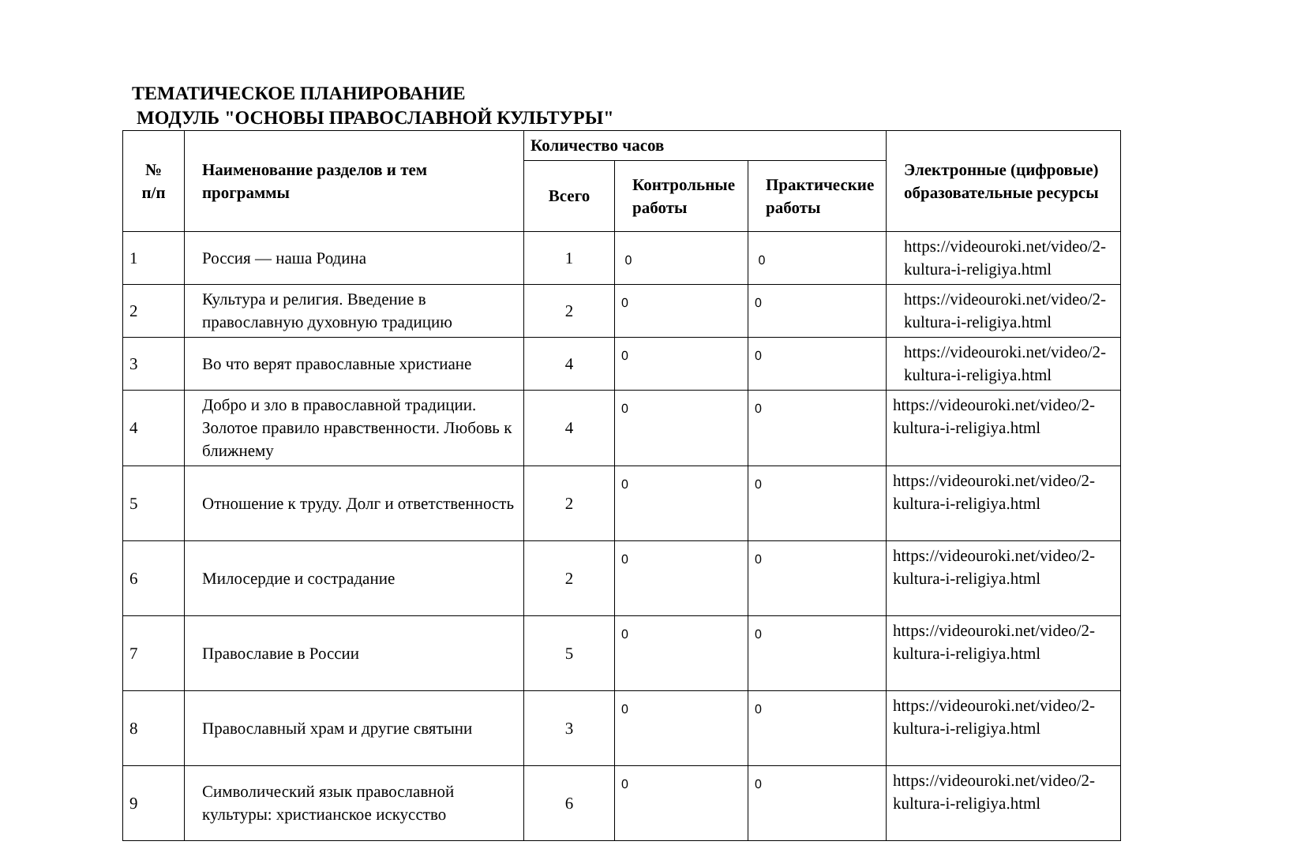ТЕМАТИЧЕСКОЕ ПЛАНИРОВАНИЕ
МОДУЛЬ "ОСНОВЫ ПРАВОСЛАВНОЙ КУЛЬТУРЫ"
| № п/п | Наименование разделов и тем программы | Количество часов | | | Электронные (цифровые) образовательные ресурсы |
| --- | --- | --- | --- | --- | --- |
| | | Всего | Контрольные работы | Практические работы | |
| 1 | Россия — наша Родина | 1 | 0 | 0 | https://videouroki.net/video/2-kultura-i-religiya.html |
| 2 | Культура и религия. Введение в православную духовную традицию | 2 | 0 | 0 | https://videouroki.net/video/2-kultura-i-religiya.html |
| 3 | Во что верят православные христиане | 4 | 0 | 0 | https://videouroki.net/video/2-kultura-i-religiya.html |
| 4 | Добро и зло в православной традиции. Золотое правило нравственности. Любовь к ближнему | 4 | 0 | 0 | https://videouroki.net/video/2-kultura-i-religiya.html |
| 5 | Отношение к труду. Долг и ответственность | 2 | 0 | 0 | https://videouroki.net/video/2-kultura-i-religiya.html |
| 6 | Милосердие и сострадание | 2 | 0 | 0 | https://videouroki.net/video/2-kultura-i-religiya.html |
| 7 | Православие в России | 5 | 0 | 0 | https://videouroki.net/video/2-kultura-i-religiya.html |
| 8 | Православный храм и другие святыни | 3 | 0 | 0 | https://videouroki.net/video/2-kultura-i-religiya.html |
| 9 | Символический язык православной культуры: христианское искусство | 6 | 0 | 0 | https://videouroki.net/video/2-kultura-i-religiya.html |